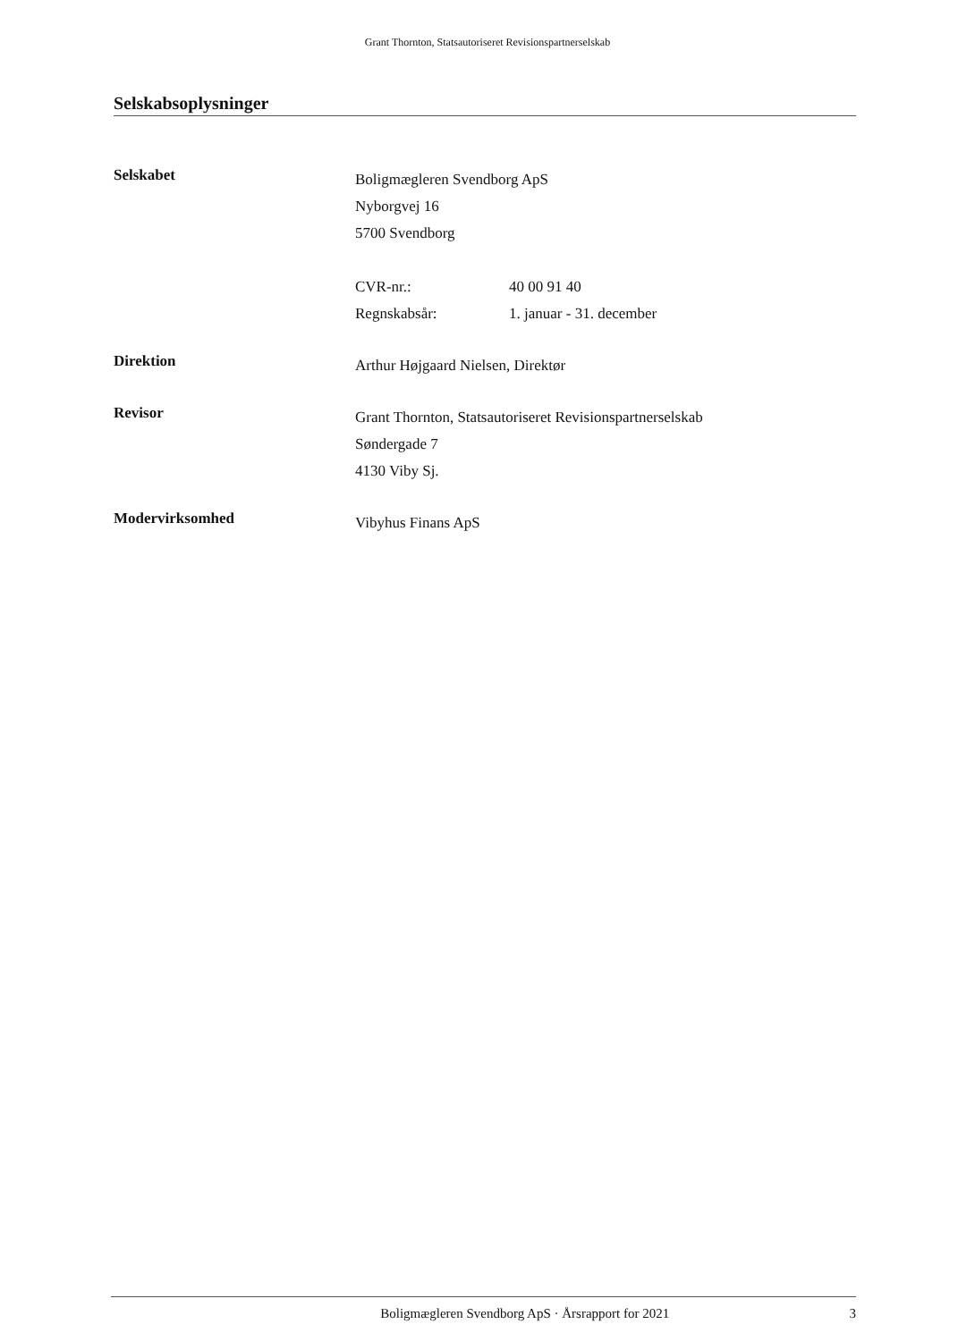Grant Thornton, Statsautoriseret Revisionspartnerselskab
Selskabsoplysninger
Selskabet
Boligmægleren Svendborg ApS
Nyborgvej 16
5700 Svendborg
CVR-nr.: 40 00 91 40
Regnskabsår: 1. januar - 31. december
Direktion
Arthur Højgaard Nielsen, Direktør
Revisor
Grant Thornton, Statsautoriseret Revisionspartnerselskab
Søndergade 7
4130 Viby Sj.
Modervirksomhed
Vibyhus Finans ApS
Boligmægleren Svendborg ApS · Årsrapport for 2021
3